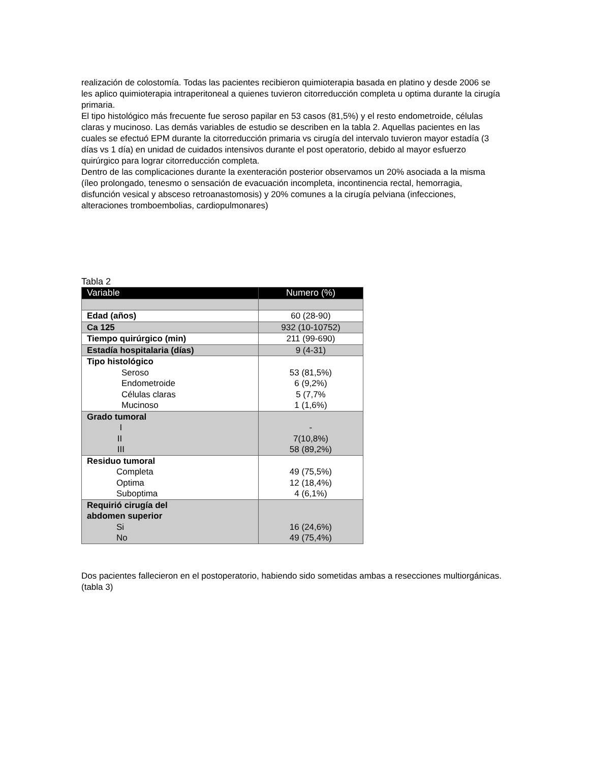realización de colostomía. Todas las pacientes recibieron quimioterapia basada en platino y desde 2006 se les aplico quimioterapia intraperitoneal a quienes tuvieron citorreducción completa u optima durante la cirugía primaria.
El tipo histológico más frecuente fue seroso papilar en 53 casos (81,5%) y el resto endometroide, células claras y mucinoso. Las demás variables de estudio se describen en la tabla 2. Aquellas pacientes en las cuales se efectuó EPM durante la citorreducción primaria vs cirugía del intervalo tuvieron mayor estadía (3 días vs 1 día) en unidad de cuidados intensivos durante el post operatorio, debido al mayor esfuerzo quirúrgico para lograr citorreducción completa.
Dentro de las complicaciones durante la exenteración posterior observamos un 20% asociada a la misma (íleo prolongado, tenesmo o sensación de evacuación incompleta, incontinencia rectal, hemorragia, disfunción vesical y absceso retroanastomosis) y 20% comunes a la cirugía pelviana (infecciones, alteraciones tromboembolias, cardiopulmonares)
Tabla 2
| Variable | Numero (%) |
| --- | --- |
| Edad (años) | 60 (28-90) |
| Ca 125 | 932 (10-10752) |
| Tiempo quirúrgico (min) | 211 (99-690) |
| Estadía hospitalaria (días) | 9 (4-31) |
| Tipo histológico Seroso Endometroide Células claras Mucinoso | 53 (81,5%) 6 (9,2%) 5 (7,7% 1 (1,6%) |
| Grado tumoral I II III | - 7(10,8%) 58 (89,2%) |
| Residuo tumoral Completa Optima Suboptima | 49 (75,5%) 12 (18,4%) 4 (6,1%) |
| Requirió cirugía del abdomen superior Si No | 16 (24,6%) 49 (75,4%) |
Dos pacientes fallecieron en el postoperatorio, habiendo sido sometidas ambas a resecciones multiorgánicas. (tabla 3)